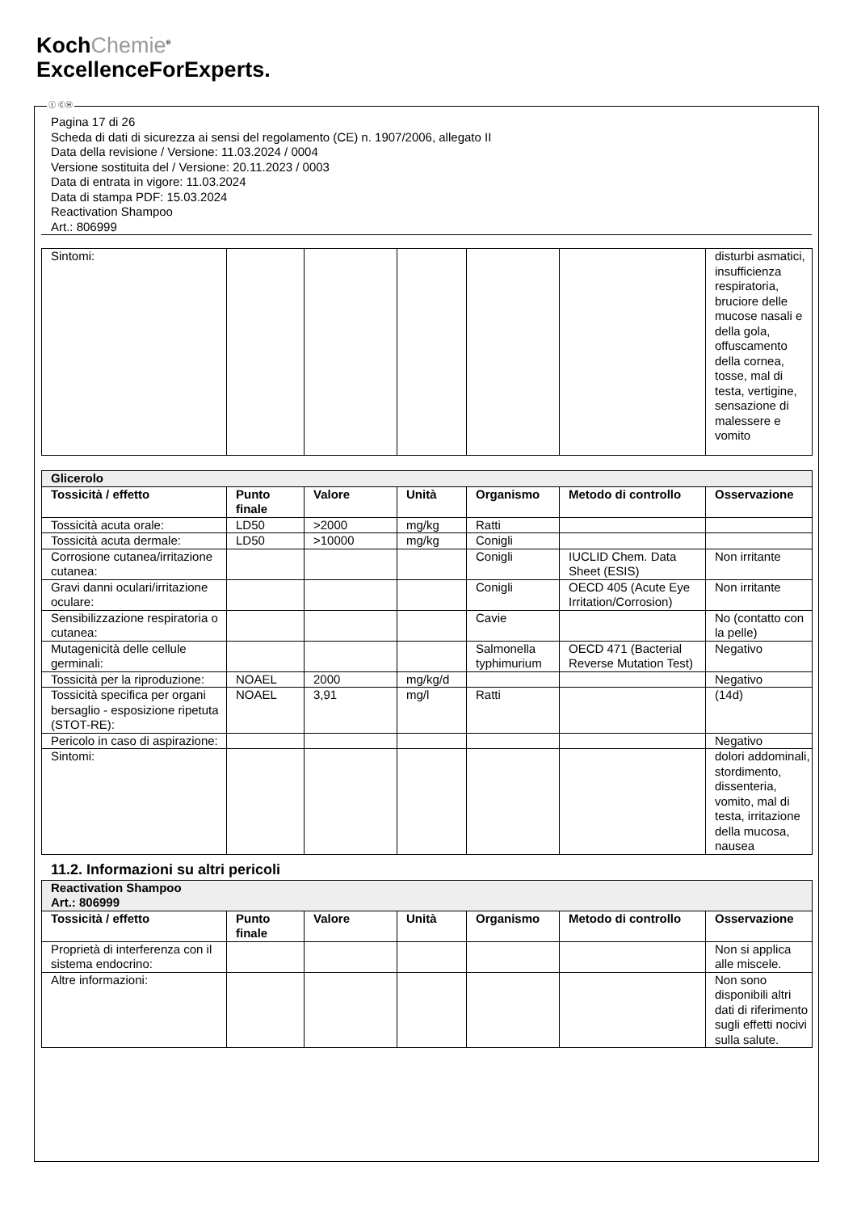KochChemie<sup>®</sup>
ExcellenceForExperts.
Ⓘ ⒸⒽ
Pagina 17 di 26
Scheda di dati di sicurezza ai sensi del regolamento (CE) n. 1907/2006, allegato II
Data della revisione / Versione: 11.03.2024 / 0004
Versione sostituita del / Versione: 20.11.2023 / 0003
Data di entrata in vigore: 11.03.2024
Data di stampa PDF: 15.03.2024
Reactivation Shampoo
Art.: 806999
| Sintomi: | | | | | | disturbi asmatici, insufficienza respiratoria, bruciore delle mucose nasali e della gola, offuscamento della cornea, tosse, mal di testa, vertigine, sensazione di malessere e vomito |
| Glicerolo | | | | | | |
| Tossicità / effetto | Punto finale | Valore | Unità | Organismo | Metodo di controllo | Osservazione |
| Tossicità acuta orale: | LD50 | >2000 | mg/kg | Ratti | | |
| Tossicità acuta dermale: | LD50 | >10000 | mg/kg | Conigli | | |
| Corrosione cutanea/irritazione cutanea: | | | | Conigli | IUCLID Chem. Data Sheet (ESIS) | Non irritante |
| Gravi danni oculari/irritazione oculare: | | | | Conigli | OECD 405 (Acute Eye Irritation/Corrosion) | Non irritante |
| Sensibilizzazione respiratoria o cutanea: | | | | Cavie | | No (contatto con la pelle) |
| Mutagenicità delle cellule germinali: | | | | Salmonella typhimurium | OECD 471 (Bacterial Reverse Mutation Test) | Negativo |
| Tossicità per la riproduzione: | NOAEL | 2000 | mg/kg/d | | | Negativo |
| Tossicità specifica per organi bersaglio - esposizione ripetuta (STOT-RE): | NOAEL | 3,91 | mg/l | Ratti | | (14d) |
| Pericolo in caso di aspirazione: | | | | | | Negativo |
| Sintomi: | | | | | | dolori addominali, stordimento, dissenteria, vomito, mal di testa, irritazione della mucosa, nausea |
11.2. Informazioni su altri pericoli
| Reactivation Shampoo Art.: 806999 | | | | | | |
| Tossicità / effetto | Punto finale | Valore | Unità | Organismo | Metodo di controllo | Osservazione |
| Proprietà di interferenza con il sistema endocrino: | | | | | | Non si applica alle miscele. |
| Altre informazioni: | | | | | | Non sono disponibili altri dati di riferimento sugli effetti nocivi sulla salute. |